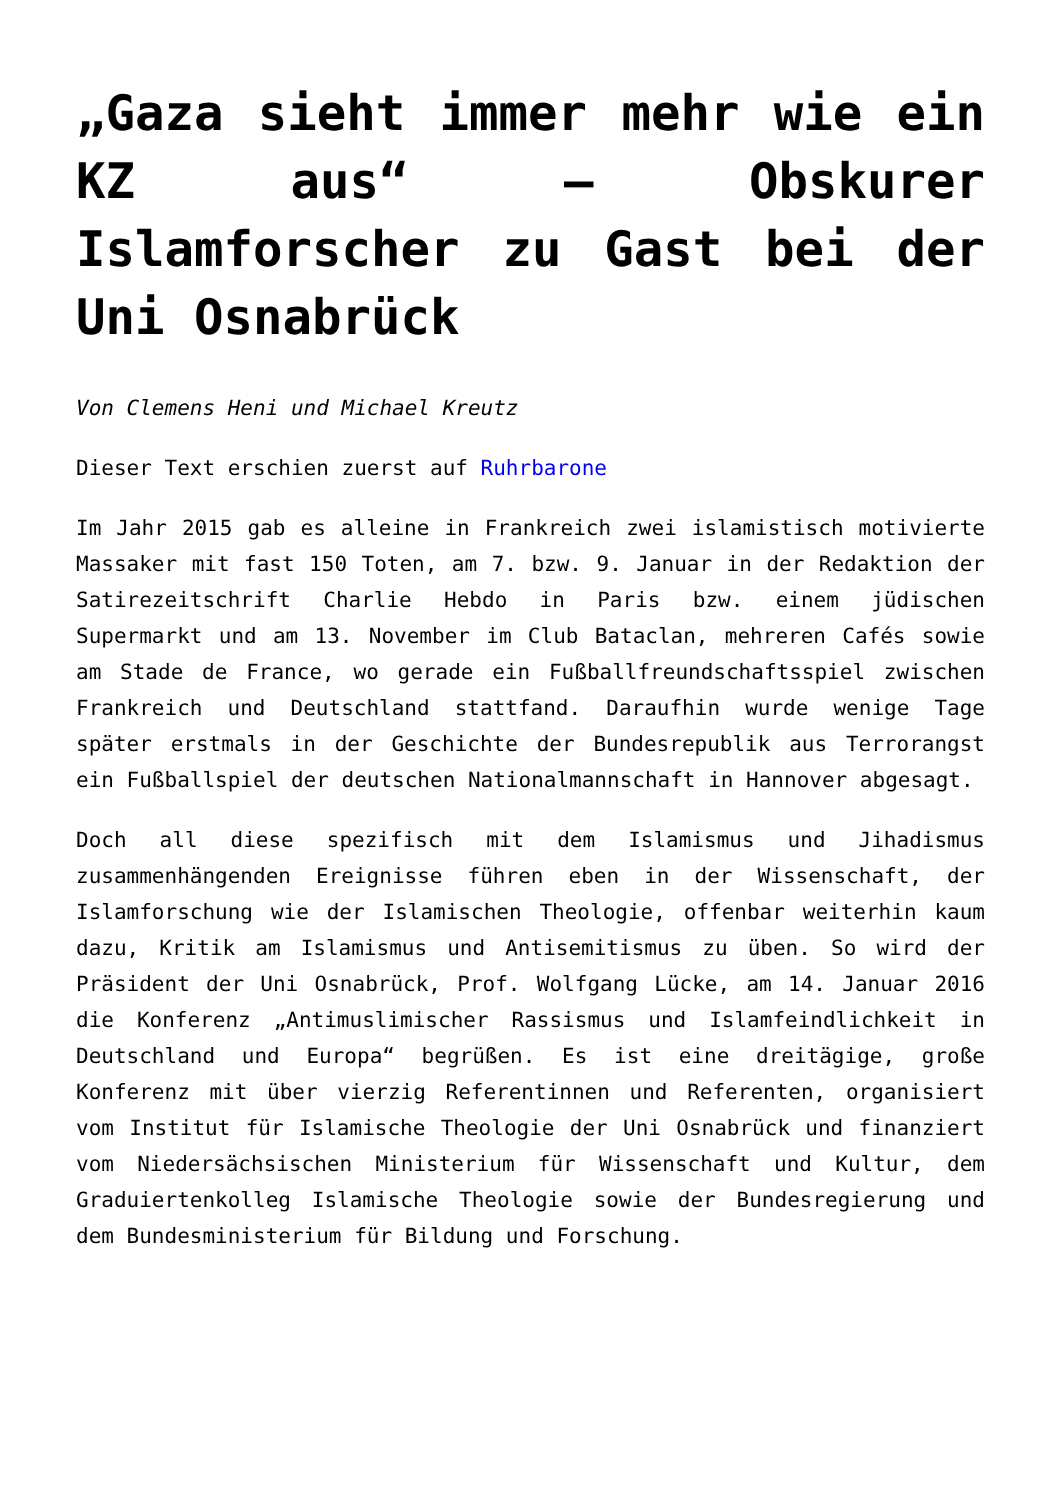„Gaza sieht immer mehr wie ein KZ aus“ – Obskurer Islamforscher zu Gast bei der Uni Osnabrück
Von Clemens Heni und Michael Kreutz
Dieser Text erschien zuerst auf Ruhrbarone
Im Jahr 2015 gab es alleine in Frankreich zwei islamistisch motivierte Massaker mit fast 150 Toten, am 7. bzw. 9. Januar in der Redaktion der Satirezeitschrift Charlie Hebdo in Paris bzw. einem jüdischen Supermarkt und am 13. November im Club Bataclan, mehreren Cafés sowie am Stade de France, wo gerade ein Fußballfreundschaftsspiel zwischen Frankreich und Deutschland stattfand. Daraufhin wurde wenige Tage später erstmals in der Geschichte der Bundesrepublik aus Terrorangst ein Fußballspiel der deutschen Nationalmannschaft in Hannover abgesagt.
Doch all diese spezifisch mit dem Islamismus und Jihadismus zusammenhängenden Ereignisse führen eben in der Wissenschaft, der Islamforschung wie der Islamischen Theologie, offenbar weiterhin kaum dazu, Kritik am Islamismus und Antisemitismus zu üben. So wird der Präsident der Uni Osnabrück, Prof. Wolfgang Lücke, am 14. Januar 2016 die Konferenz „Antimuslimischer Rassismus und Islamfeindlichkeit in Deutschland und Europa“ begrüßen. Es ist eine dreitägige, große Konferenz mit über vierzig Referentinnen und Referenten, organisiert vom Institut für Islamische Theologie der Uni Osnabrück und finanziert vom Niedersächsischen Ministerium für Wissenschaft und Kultur, dem Graduiertenkolleg Islamische Theologie sowie der Bundesregierung und dem Bundesministerium für Bildung und Forschung.